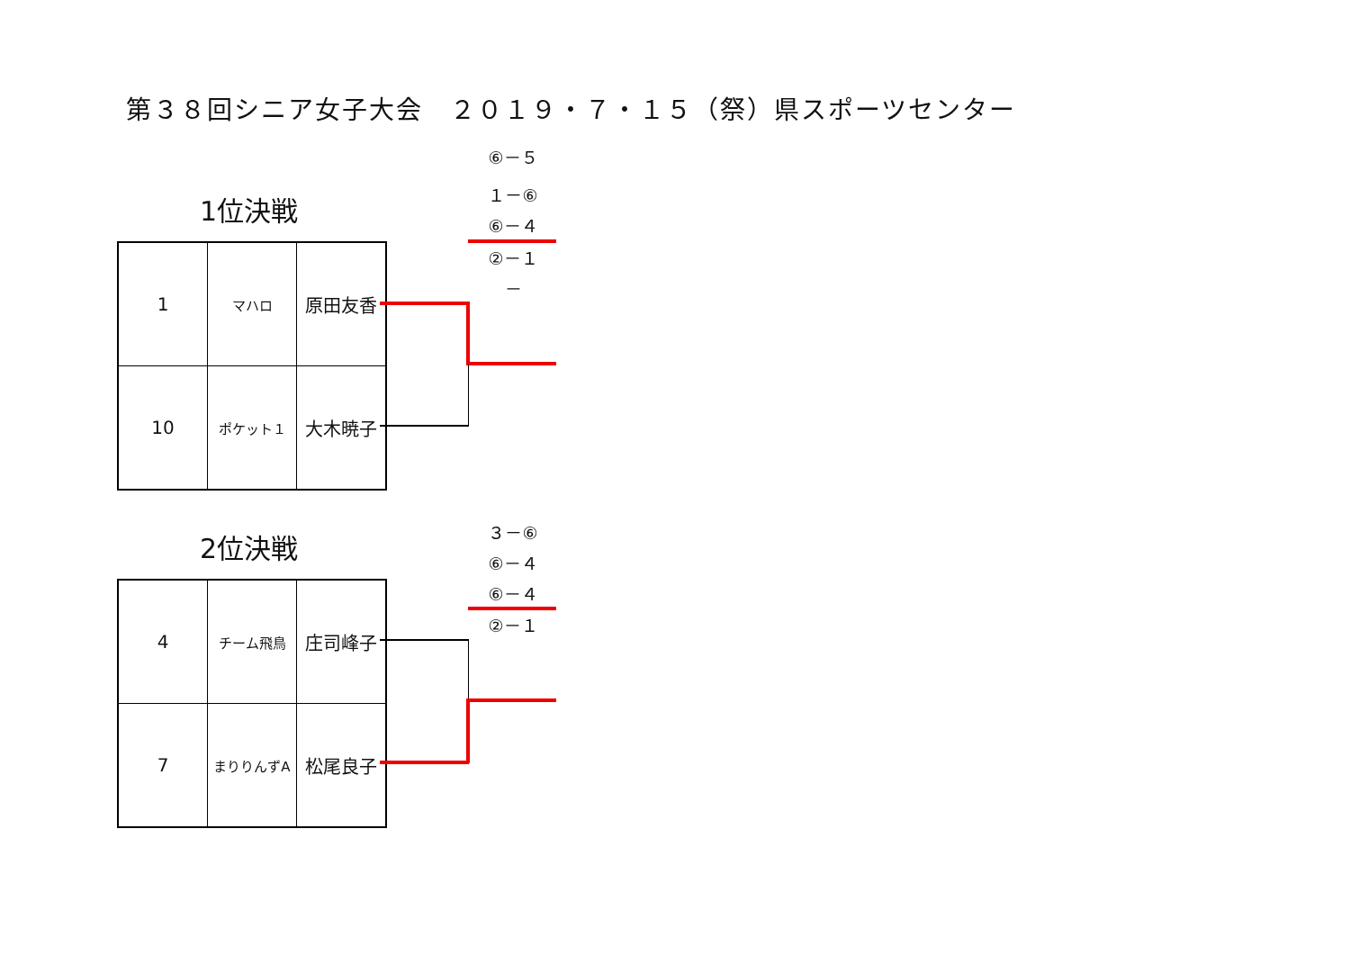第３８回シニア女子大会　２０１９・７・１５（祭）県スポーツセンター
⑥－５
１－⑥
⑥－４
②－１
－
1位決戦
| 1 | マハロ | 原田友香 |
| 10 | ポケット１ | 大木暁子 |
３－⑥
⑥－４
⑥－４
②－１
2位決戦
| 4 | チーム飛鳥 | 庄司峰子 |
| 7 | まりりんずA | 松尾良子 |